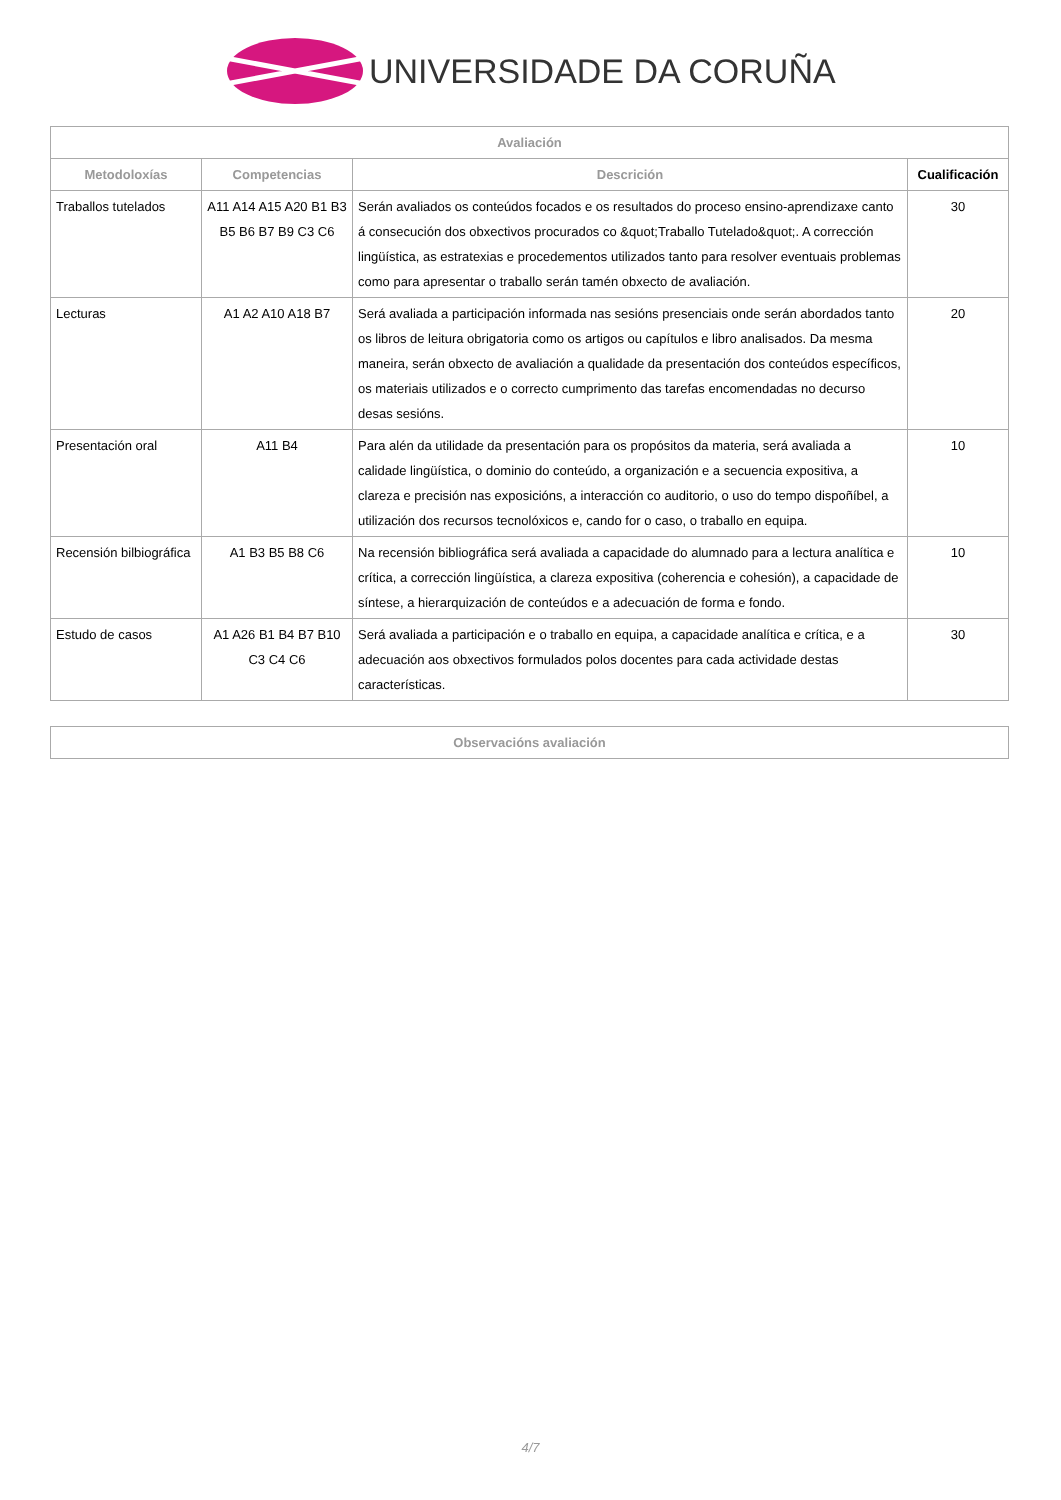UNIVERSIDADE DA CORUÑA
| Avaliación | | | |
| --- | --- | --- | --- |
| Metodoloxías | Competencias | Descrición | Cualificación |
| Traballos tutelados | A11 A14 A15 A20 B1 B3 B5 B6 B7 B9 C3 C6 | Serán avaliados os conteúdos focados e os resultados do proceso ensino-aprendizaxe canto á consecución dos obxectivos procurados co &quot;Traballo Tutelado&quot;. A corrección lingüística, as estratexias e procedementos utilizados tanto para resolver eventuais problemas como para apresentar o traballo serán tamén obxecto de avaliación. | 30 |
| Lecturas | A1 A2 A10 A18 B7 | Será avaliada a participación informada nas sesións presenciais onde serán abordados tanto os libros de leitura obrigatoria como os artigos ou capítulos e libro analisados. Da mesma maneira, serán obxecto de avaliación a qualidade da presentación dos conteúdos específicos, os materiais utilizados e o correcto cumprimento das tarefas encomendadas no decurso desas sesións. | 20 |
| Presentación oral | A11 B4 | Para alén da utilidade da presentación para os propósitos da materia, será avaliada a calidade lingüística, o dominio do conteúdo, a organización e a secuencia expositiva, a clareza e precisión nas exposicións, a interacción co auditorio, o uso do tempo dispoñíbel, a utilización dos recursos tecnolóxicos e, cando for o caso, o traballo en equipa. | 10 |
| Recensión bilbiográfica | A1 B3 B5 B8 C6 | Na recensión bibliográfica será avaliada a capacidade do alumnado para a lectura analítica e crítica, a corrección lingüística, a clareza expositiva (coherencia e cohesión), a capacidade de síntese, a hierarquización de conteúdos e a adecuación de forma e fondo. | 10 |
| Estudo de casos | A1 A26 B1 B4 B7 B10 C3 C4 C6 | Será avaliada a participación e o traballo en equipa, a capacidade analítica e crítica, e a adecuación aos obxectivos formulados polos docentes para cada actividade destas características. | 30 |
| Observacións avaliación |
| --- |
4/7